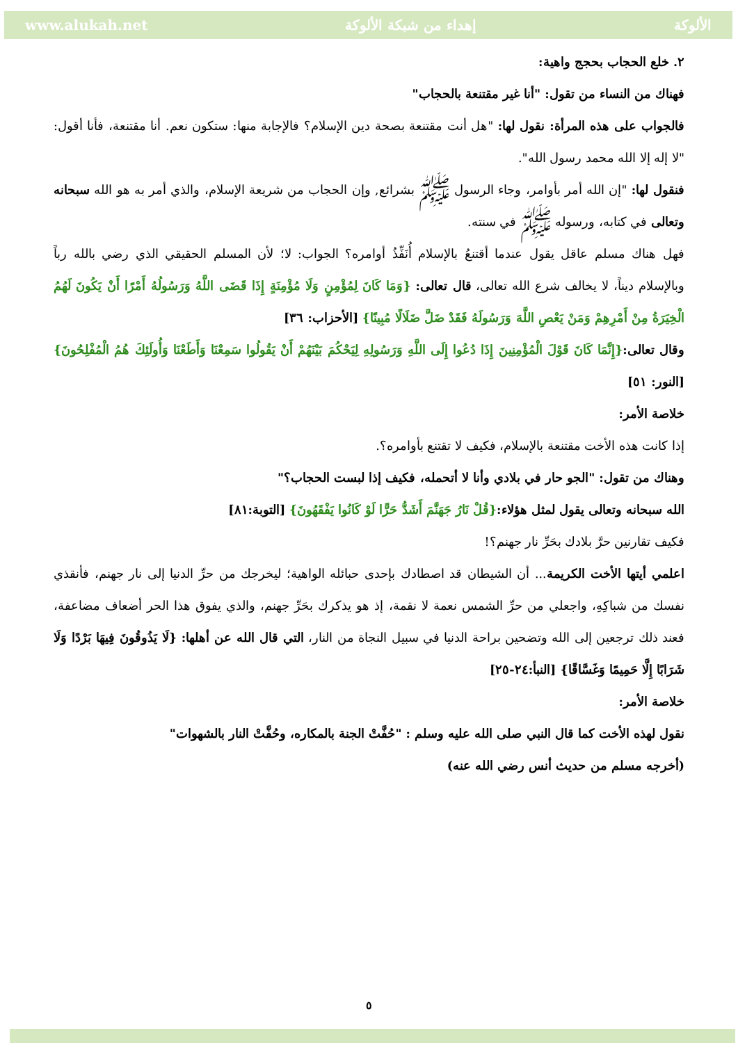www.alukah.net إهداء من شبكة الألوكة الألوكة
٢. خلع الحجاب بحجج واهية:
فهناك من النساء من تقول: "أنا غير مقتنعة بالحجاب"
فالجواب على هذه المرأة: نقول لها: "هل أنت مقتنعة بصحة دين الإسلام؟ فالإجابة منها: ستكون نعم. أنا مقتنعة، فأنا أقول: "لا إله إلا الله محمد رسول الله".
فنقول لها: "إن الله أمر بأوامر، وجاء الرسول ﷺ بشرائع, وإن الحجاب من شريعة الإسلام، والذي أمر به هو الله سبحانه وتعالى في كتابه، ورسوله ﷺ في سنته.
فهل هناك مسلم عاقل يقول عندما أقتنعُ بالإسلام أُنَفِّذُ أوامره؟ الجواب: لا؛ لأن المسلم الحقيقي الذي رضي بالله رباً وبالإسلام ديناً، لا يخالف شرع الله تعالى، قال تعالى: {وَمَا كَانَ لِمُؤْمِنٍ وَلَا مُؤْمِنَةٍ إِذَا قَضَى اللَّهُ وَرَسُولُهُ أَمْرًا أَنْ يَكُونَ لَهُمُ الْخِيَرَةُ مِنْ أَمْرِهِمْ وَمَنْ يَعْصِ اللَّهَ وَرَسُولَهُ فَقَدْ ضَلَّ ضَلَالًا مُبِينًا} [الأحزاب: ٣٦]
وقال تعالى:{إِنَّمَا كَانَ قَوْلَ الْمُؤْمِنِينَ إِذَا دُعُوا إِلَى اللَّهِ وَرَسُولِهِ لِيَحْكُمَ بَيْنَهُمْ أَنْ يَقُولُوا سَمِعْنَا وَأَطَعْنَا وَأُولَئِكَ هُمُ الْمُفْلِحُونَ} [النور: ٥١]
خلاصة الأمر:
إذا كانت هذه الأخت مقتنعة بالإسلام، فكيف لا تقتنع بأوامره؟.
وهناك من تقول: "الجو حار في بلادي وأنا لا أتحمله، فكيف إذا لبست الحجاب؟"
الله سبحانه وتعالى يقول لمثل هؤلاء:{قُلْ نَارُ جَهَنَّمَ أَشَدُّ حَرًّا لَوْ كَانُوا يَفْقَهُونَ} [التوبة:٨١]
فكيف تقارنين حرَّ بلادك بحَرِّ نار جهنم؟!
اعلمي أيتها الأخت الكريمة... أن الشيطان قد اصطادك بإحدى حبائله الواهية؛ ليخرجك من حرِّ الدنيا إلى نار جهنم، فأنقذي نفسك من شباكِهِ، واجعلي من حرِّ الشمس نعمة لا نقمة، إذ هو يذكرك بحَرِّ جهنم، والذي يفوق هذا الحر أضعاف مضاعفة، فعند ذلك ترجعين إلى الله وتضحين براحة الدنيا في سبيل النجاة من النار، التي قال الله عن أهلها: {لَا يَذُوقُونَ فِيهَا بَرْدًا وَلَا شَرَابًا إِلَّا حَمِيمًا وَغَسَّاقًا} [النبأ:٢٤-٢٥]
خلاصة الأمر:
نقول لهذه الأخت كما قال النبي صلى الله عليه وسلم : "حُفَّتْ الجنة بالمكاره، وحُفَّتْ النار بالشهوات"
(أخرجه مسلم من حديث أنس رضي الله عنه)
٥